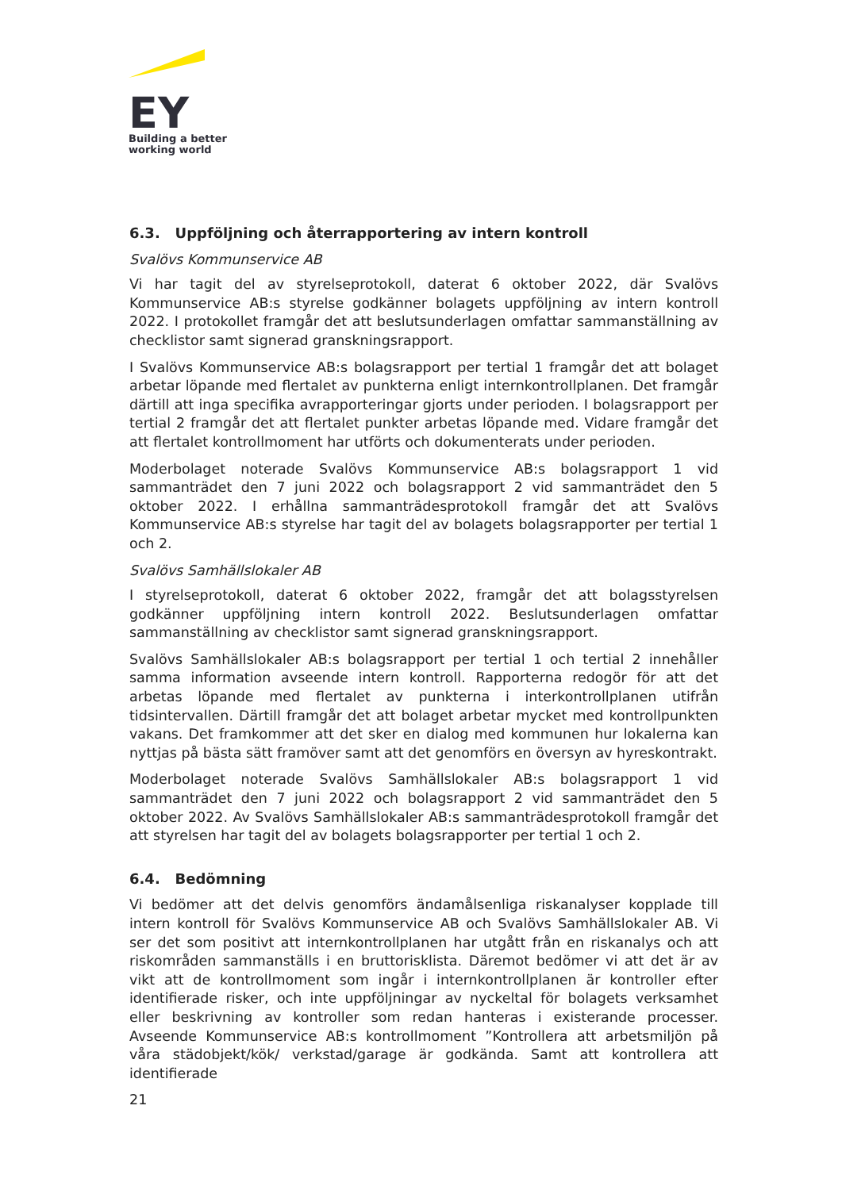EY
Building a better
working world
6.3. Uppföljning och återrapportering av intern kontroll
Svalövs Kommunservice AB
Vi har tagit del av styrelseprotokoll, daterat 6 oktober 2022, där Svalövs Kommunservice AB:s styrelse godkänner bolagets uppföljning av intern kontroll 2022. I protokollet framgår det att beslutsunderlagen omfattar sammanställning av checklistor samt signerad granskningsrapport.
I Svalövs Kommunservice AB:s bolagsrapport per tertial 1 framgår det att bolaget arbetar löpande med flertalet av punkterna enligt internkontrollplanen. Det framgår därtill att inga specifika avrapporteringar gjorts under perioden. I bolagsrapport per tertial 2 framgår det att flertalet punkter arbetas löpande med. Vidare framgår det att flertalet kontrollmoment har utförts och dokumenterats under perioden.
Moderbolaget noterade Svalövs Kommunservice AB:s bolagsrapport 1 vid sammanträdet den 7 juni 2022 och bolagsrapport 2 vid sammanträdet den 5 oktober 2022. I erhållna sammanträdesprotokoll framgår det att Svalövs Kommunservice AB:s styrelse har tagit del av bolagets bolagsrapporter per tertial 1 och 2.
Svalövs Samhällslokaler AB
I styrelseprotokoll, daterat 6 oktober 2022, framgår det att bolagsstyrelsen godkänner uppföljning intern kontroll 2022. Beslutsunderlagen omfattar sammanställning av checklistor samt signerad granskningsrapport.
Svalövs Samhällslokaler AB:s bolagsrapport per tertial 1 och tertial 2 innehåller samma information avseende intern kontroll. Rapporterna redogör för att det arbetas löpande med flertalet av punkterna i interkontrollplanen utifrån tidsintervallen. Därtill framgår det att bolaget arbetar mycket med kontrollpunkten vakans. Det framkommer att det sker en dialog med kommunen hur lokalerna kan nyttjas på bästa sätt framöver samt att det genomförs en översyn av hyreskontrakt.
Moderbolaget noterade Svalövs Samhällslokaler AB:s bolagsrapport 1 vid sammanträdet den 7 juni 2022 och bolagsrapport 2 vid sammanträdet den 5 oktober 2022. Av Svalövs Samhällslokaler AB:s sammanträdesprotokoll framgår det att styrelsen har tagit del av bolagets bolagsrapporter per tertial 1 och 2.
6.4. Bedömning
Vi bedömer att det delvis genomförs ändamålsenliga riskanalyser kopplade till intern kontroll för Svalövs Kommunservice AB och Svalövs Samhällslokaler AB. Vi ser det som positivt att internkontrollplanen har utgått från en riskanalys och att riskområden sammanställs i en bruttorisklista. Däremot bedömer vi att det är av vikt att de kontrollmoment som ingår i internkontrollplanen är kontroller efter identifierade risker, och inte uppföljningar av nyckeltal för bolagets verksamhet eller beskrivning av kontroller som redan hanteras i existerande processer. Avseende Kommunservice AB:s kontrollmoment ”Kontrollera att arbetsmiljön på våra städobjekt/kök/ verkstad/garage är godkända. Samt att kontrollera att identifierade
21